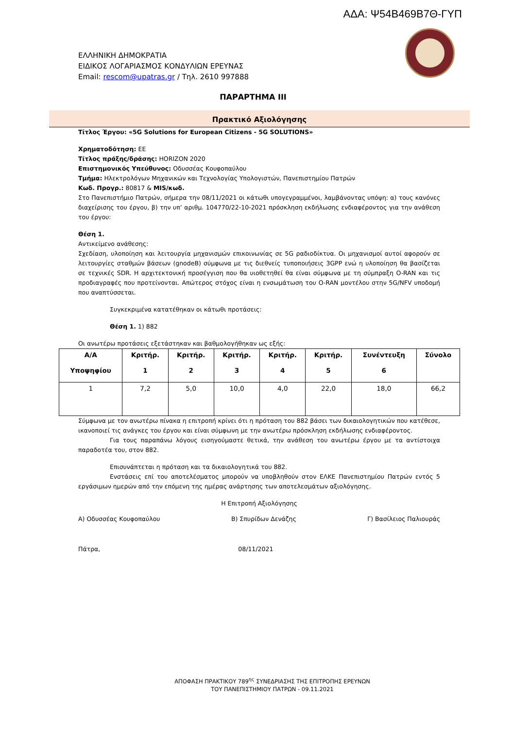ΑΔΑ: Ψ54Β469Β7Θ-ΓΥΠ
ΕΛΛΗΝΙΚΗ ΔΗΜΟΚΡΑΤΙΑ
ΕΙΔΙΚΟΣ ΛΟΓΑΡΙΑΣΜΟΣ ΚΟΝΔΥΛΙΩΝ ΕΡΕΥΝΑΣ
Email: rescom@upatras.gr / Τηλ. 2610 997888
ΠΑΡΑΡΤΗΜΑ ΙΙΙ
Πρακτικό Αξιολόγησης
Τίτλος Έργου: «5G Solutions for European Citizens - 5G SOLUTIONS»
Χρηματοδότηση: ΕΕ
Τίτλος πράξης/δράσης: HORIZON 2020
Επιστημονικός Υπεύθυνος: Οδυσσέας Κουφοπαύλου
Τμήμα: Ηλεκτρολόγων Μηχανικών και Τεχνολογίας Υπολογιστών, Πανεπιστημίου Πατρών
Κωδ. Προγρ.: 80817 & MIS/κωδ.
Στο Πανεπιστήμιο Πατρών, σήμερα την 08/11/2021 οι κάτωθι υπογεγραμμένοι, λαμβάνοντας υπόψη: α) τους κανόνες διαχείρισης του έργου, β) την υπ’ αριθμ. 104770/22-10-2021 πρόσκληση εκδήλωσης ενδιαφέροντος για την ανάθεση του έργου:
Θέση 1.
Αντικείμενο ανάθεσης:
Σχεδίαση, υλοποίηση και λειτουργία μηχανισμών επικοινωνίας σε 5G ραδιοδίκτυα. Οι μηχανισμοί αυτοί αφορούν σε λειτουργίες σταθμών βάσεων (gnodeB) σύμφωνα με τις διεθνείς τυποποιήσεις 3GPP ενώ η υλοποίηση θα βασίζεται σε τεχνικές SDR. Η αρχιτεκτονική προσέγγιση που θα υιοθετηθεί θα είναι σύμφωνα με τη σύμπραξη O-RAN και τις προδιαγραφές που προτείνονται. Απώτερος στόχος είναι η ενσωμάτωση του O-RAN μοντέλου στην 5G/NFV υποδομή που αναπτύσσεται.
Συγκεκριμένα κατατέθηκαν οι κάτωθι προτάσεις:
Θέση 1. 1) 882
Οι ανωτέρω προτάσεις εξετάστηκαν και βαθμολογήθηκαν ως εξής:
| Α/Α Υποψηφίου | Κριτήρ. 1 | Κριτήρ. 2 | Κριτήρ. 3 | Κριτήρ. 4 | Κριτήρ. 5 | Συνέντευξη 6 | Σύνολο |
| --- | --- | --- | --- | --- | --- | --- | --- |
| 1 | 7,2 | 5,0 | 10,0 | 4,0 | 22,0 | 18,0 | 66,2 |
Σύμφωνα με τον ανωτέρω πίνακα η επιτροπή κρίνει ότι η πρόταση του 882 βάσει των δικαιολογητικών που κατέθεσε, ικανοποιεί τις ανάγκες του έργου και είναι σύμφωνη με την ανωτέρω πρόσκληση εκδήλωσης ενδιαφέροντος.
Για τους παραπάνω λόγους εισηγούμαστε θετικά, την ανάθεση του ανωτέρω έργου με τα αντίστοιχα παραδοτέα του, στον 882.
Επισυνάπτεται η πρόταση και τα δικαιολογητικά του 882.
Ενστάσεις επί του αποτελέσματος μπορούν να υποβληθούν στον ΕΛΚΕ Πανεπιστημίου Πατρών εντός 5 εργάσιμων ημερών από την επόμενη της ημέρας ανάρτησης των αποτελεσμάτων αξιολόγησης.
Η Επιτροπή Αξιολόγησης
Α) Οδυσσέας Κουφοπαύλου Β) Σπυρίδων Δενάζης Γ) Βασίλειος Παλιουράς
Πάτρα, 08/11/2021
ΑΠΟΦΑΣΗ ΠΡΑΚΤΙΚΟΥ 789<sup>ης</sup> ΣΥΝΕΔΡΙΑΣΗΣ ΤΗΣ ΕΠΙΤΡΟΠΗΣ ΕΡΕΥΝΩΝ
ΤΟΥ ΠΑΝΕΠΙΣΤΗΜΙΟΥ ΠΑΤΡΩΝ - 09.11.2021